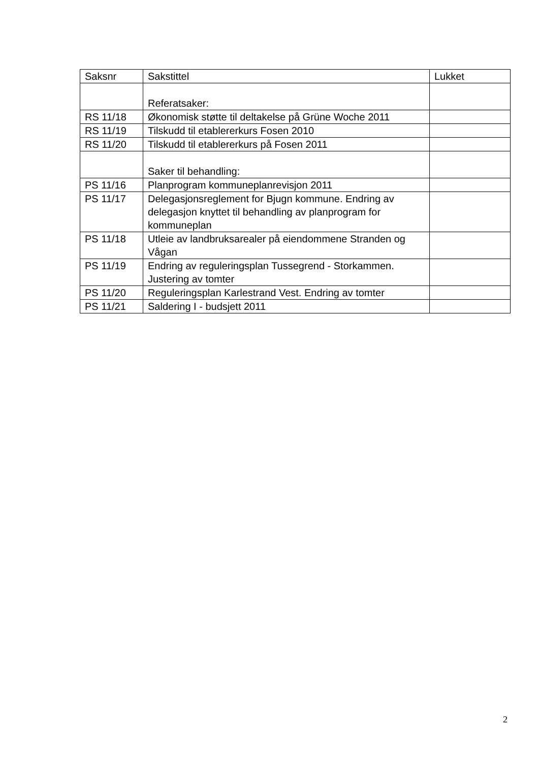| Saksnr | Sakstittel | Lukket |
| | Referatsaker: | |
| RS 11/18 | Økonomisk støtte til deltakelse på Grüne Woche 2011 | |
| RS 11/19 | Tilskudd til etablererkurs Fosen 2010 | |
| RS 11/20 | Tilskudd til etablererkurs på Fosen 2011 | |
| | Saker til behandling: | |
| PS 11/16 | Planprogram kommuneplanrevisjon 2011 | |
| PS 11/17 | Delegasjonsreglement for Bjugn kommune. Endring av delegasjon knyttet til behandling av planprogram for kommuneplan | |
| PS 11/18 | Utleie av landbruksarealer på eiendommene Stranden og Vågan | |
| PS 11/19 | Endring av reguleringsplan Tussegrend - Storkammen. Justering av tomter | |
| PS 11/20 | Reguleringsplan Karlestrand Vest. Endring av tomter | |
| PS 11/21 | Saldering I - budsjett 2011 | |
2